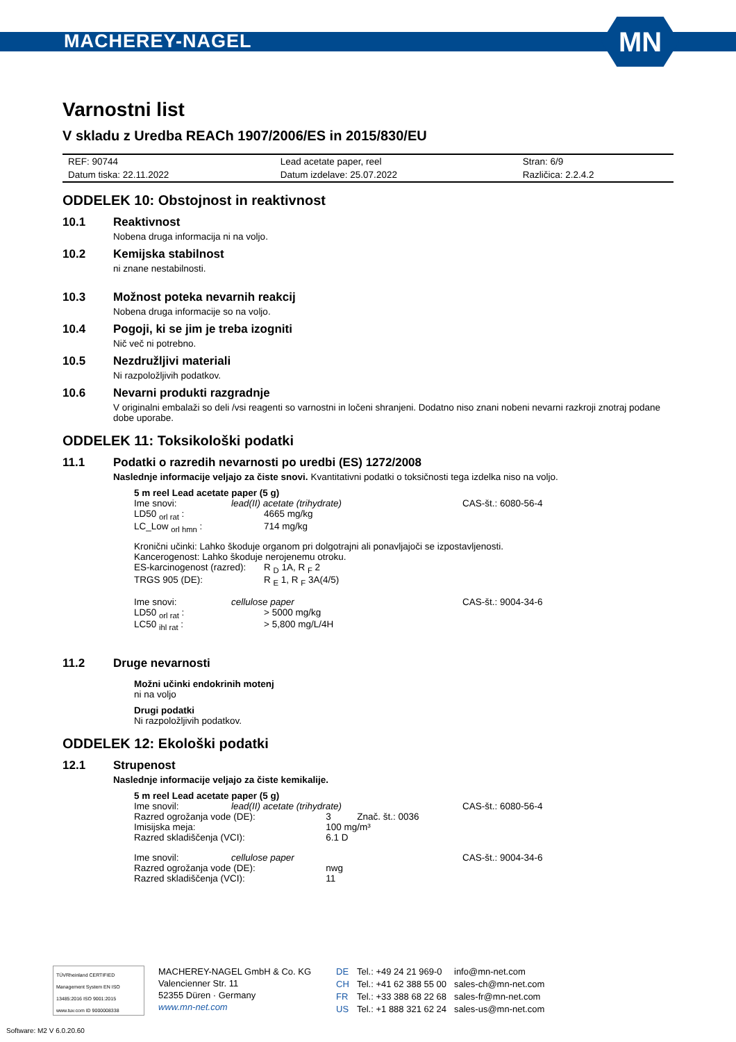MACHEREY-NAGEL
MN
Varnostni list
V skladu z Uredba REACh 1907/2006/ES in 2015/830/EU
| REF: 90744 | Lead acetate paper, reel | Stran: 6/9 |
| Datum tiska: 22.11.2022 | Datum izdelave: 25.07.2022 | Različica: 2.2.4.2 |
ODDELEK 10: Obstojnost in reaktivnost
10.1 Reaktivnost
Nobena druga informacija ni na voljo.
10.2 Kemijska stabilnost
ni znane nestabilnosti.
10.3 Možnost poteka nevarnih reakcij
Nobena druga informacije so na voljo.
10.4 Pogoji, ki se jim je treba izogniti
Nič več ni potrebno.
10.5 Nezdružljivi materiali
Ni razpoložljivih podatkov.
10.6 Nevarni produkti razgradnje
V originalni embalaži so deli /vsi reagenti so varnostni in ločeni shranjeni. Dodatno niso znani nobeni nevarni razkroji znotraj podane dobe uporabe.
ODDELEK 11: Toksikološki podatki
11.1 Podatki o razredih nevarnosti po uredbi (ES) 1272/2008
Naslednje informacije veljajo za čiste snovi. Kvantitativni podatki o toksičnosti tega izdelka niso na voljo.
5 m reel Lead acetate paper (5 g)
| Ime snovi: | lead(II) acetate (trihydrate) | CAS-št.: 6080-56-4 |
| LD50 <sub>orl rat</sub> : | 4665 mg/kg | |
| LC_Low <sub>orl hmn</sub> : | 714 mg/kg | |
Kronični učinki: Lahko škoduje organom pri dolgotrajni ali ponavljajoči se izpostavljenosti.
Kancerogenost: Lahko škoduje nerojenemu otroku.
| ES-karcinogenost (razred): | R <sub>D</sub> 1A, R <sub>F</sub> 2 |
| TRGS 905 (DE): | R <sub>E</sub> 1, R <sub>F</sub> 3A(4/5) |
| Ime snovi: | cellulose paper | CAS-št.: 9004-34-6 |
| LD50 <sub>orl rat</sub> : | > 5000 mg/kg | |
| LC50 <sub>ihl rat</sub> : | > 5,800 mg/L/4H | |
11.2 Druge nevarnosti
Možni učinki endokrinih motenj
ni na voljo
Drugi podatki
Ni razpoložljivih podatkov.
ODDELEK 12: Ekološki podatki
12.1 Strupenost
Naslednje informacije veljajo za čiste kemikalije.
5 m reel Lead acetate paper (5 g)
| Ime snovil: | lead(II) acetate (trihydrate) | | CAS-št.: 6080-56-4 |
| Razred ogrožanja vode (DE): | | 3 Znač. št.: 0036 | |
| Imisijska meja: | | 100 mg/m³ | |
| Razred skladiščenja (VCI): | | 6.1 D | |
| Ime snovil: | cellulose paper | | CAS-št.: 9004-34-6 |
| Razred ogrožanja vode (DE): | | nwg | |
| Razred skladiščenja (VCI): | | 11 | |
TÜVRheinland CERTIFIED
Management System EN ISO 13485:2016 ISO 9001:2015
www.tuv.com ID 9000008338
MACHEREY-NAGEL GmbH & Co. KG
Valencienner Str. 11
52355 Düren · Germany
www.mn-net.com
| DE | Tel.: +49 24 21 969-0 | info@mn-net.com |
| CH | Tel.: +41 62 388 55 00 | sales-ch@mn-net.com |
| FR | Tel.: +33 388 68 22 68 | sales-fr@mn-net.com |
| US | Tel.: +1 888 321 62 24 | sales-us@mn-net.com |
Software: M2 V 6.0.20.60